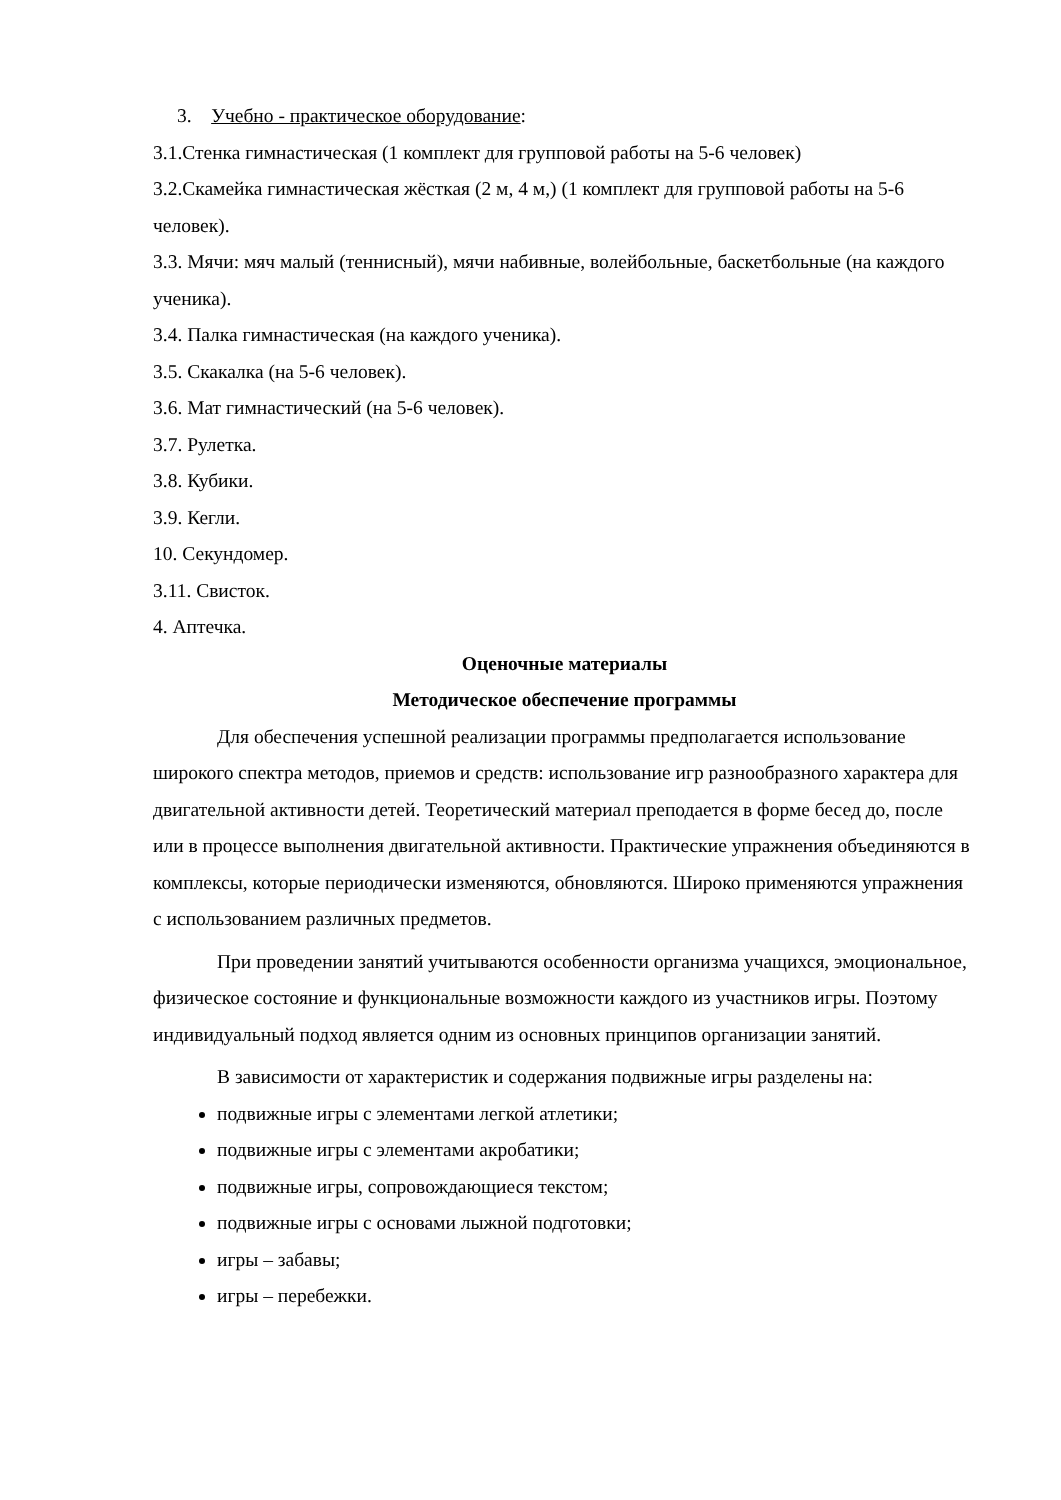3. Учебно - практическое оборудование:
3.1.Стенка гимнастическая (1 комплект для групповой работы на 5-6 человек)
3.2.Скамейка гимнастическая жёсткая (2 м, 4 м,) (1 комплект для групповой работы на 5-6 человек).
3.3. Мячи: мяч малый (теннисный), мячи набивные, волейбольные, баскетбольные (на каждого ученика).
3.4. Палка гимнастическая (на каждого ученика).
3.5. Скакалка (на 5-6 человек).
3.6. Мат гимнастический (на 5-6 человек).
3.7. Рулетка.
3.8. Кубики.
3.9. Кегли.
10. Секундомер.
3.11. Свисток.
4. Аптечка.
Оценочные материалы
Методическое обеспечение программы
Для обеспечения успешной реализации программы предполагается использование широкого спектра методов, приемов и средств: использование игр разнообразного характера для двигательной активности детей. Теоретический материал преподается в форме бесед до, после или в процессе выполнения двигательной активности. Практические упражнения объединяются в комплексы, которые периодически изменяются, обновляются. Широко применяются упражнения с использованием различных предметов.
При проведении занятий учитываются особенности организма учащихся, эмоциональное, физическое состояние и функциональные возможности каждого из участников игры. Поэтому индивидуальный подход является одним из основных принципов организации занятий.
В зависимости от характеристик и содержания подвижные игры разделены на:
подвижные игры с элементами легкой атлетики;
подвижные игры с элементами акробатики;
подвижные игры, сопровождающиеся текстом;
подвижные игры с основами лыжной подготовки;
игры – забавы;
игры – перебежки.